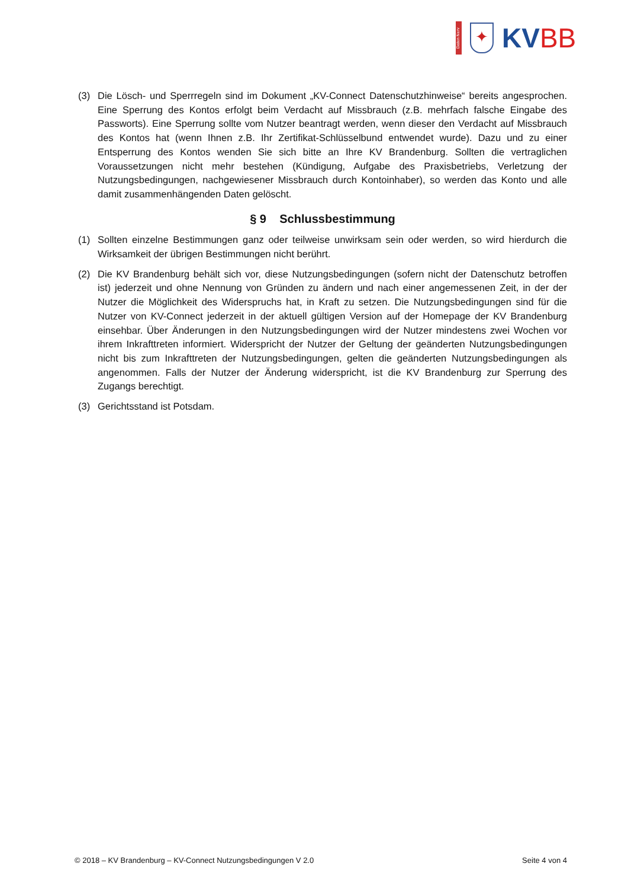Daten Nerv
✦
KVBB
(3) Die Lösch- und Sperrregeln sind im Dokument „KV-Connect Datenschutzhinweise“ bereits angesprochen. Eine Sperrung des Kontos erfolgt beim Verdacht auf Missbrauch (z.B. mehrfach falsche Eingabe des Passworts). Eine Sperrung sollte vom Nutzer beantragt werden, wenn dieser den Verdacht auf Missbrauch des Kontos hat (wenn Ihnen z.B. Ihr Zertifikat-Schlüsselbund entwendet wurde). Dazu und zu einer Entsperrung des Kontos wenden Sie sich bitte an Ihre KV Brandenburg. Sollten die vertraglichen Voraussetzungen nicht mehr bestehen (Kündigung, Aufgabe des Praxisbetriebs, Verletzung der Nutzungsbedingungen, nachgewiesener Missbrauch durch Kontoinhaber), so werden das Konto und alle damit zusammenhängenden Daten gelöscht.
§ 9 Schlussbestimmung
(1) Sollten einzelne Bestimmungen ganz oder teilweise unwirksam sein oder werden, so wird hierdurch die Wirksamkeit der übrigen Bestimmungen nicht berührt.
(2) Die KV Brandenburg behält sich vor, diese Nutzungsbedingungen (sofern nicht der Datenschutz betroffen ist) jederzeit und ohne Nennung von Gründen zu ändern und nach einer angemessenen Zeit, in der der Nutzer die Möglichkeit des Widerspruchs hat, in Kraft zu setzen. Die Nutzungsbedingungen sind für die Nutzer von KV-Connect jederzeit in der aktuell gültigen Version auf der Homepage der KV Brandenburg einsehbar. Über Änderungen in den Nutzungsbedingungen wird der Nutzer mindestens zwei Wochen vor ihrem Inkrafttreten informiert. Widerspricht der Nutzer der Geltung der geänderten Nutzungsbedingungen nicht bis zum Inkrafttreten der Nutzungsbedingungen, gelten die geänderten Nutzungsbedingungen als angenommen. Falls der Nutzer der Änderung widerspricht, ist die KV Brandenburg zur Sperrung des Zugangs berechtigt.
(3) Gerichtsstand ist Potsdam.
© 2018 – KV Brandenburg – KV-Connect Nutzungsbedingungen V 2.0 Seite 4 von 4